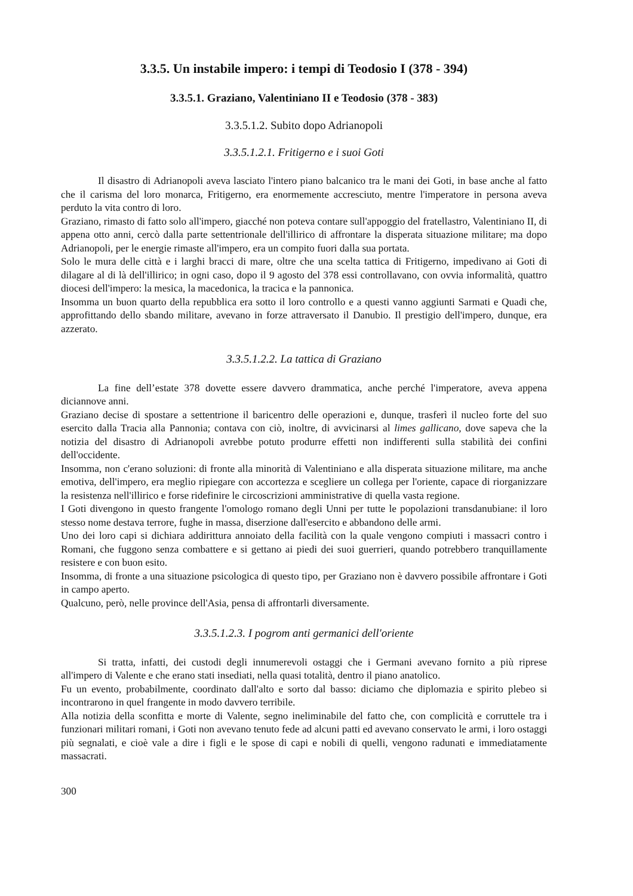3.3.5. Un instabile impero: i tempi di Teodosio I (378 - 394)
3.3.5.1. Graziano, Valentiniano II e Teodosio (378 - 383)
3.3.5.1.2. Subito dopo Adrianopoli
3.3.5.1.2.1. Fritigerno e i suoi Goti
Il disastro di Adrianopoli aveva lasciato l'intero piano balcanico tra le mani dei Goti, in base anche al fatto che il carisma del loro monarca, Fritigerno, era enormemente accresciuto, mentre l'imperatore in persona aveva perduto la vita contro di loro.
Graziano, rimasto di fatto solo all'impero, giacché non poteva contare sull'appoggio del fratellastro, Valentiniano II, di appena otto anni, cercò dalla parte settentrionale dell'illirico di affrontare la disperata situazione militare; ma dopo Adrianopoli, per le energie rimaste all'impero, era un compito fuori dalla sua portata.
Solo le mura delle città e i larghi bracci di mare, oltre che una scelta tattica di Fritigerno, impedivano ai Goti di dilagare al di là dell'illirico; in ogni caso, dopo il 9 agosto del 378 essi controllavano, con ovvia informalità, quattro diocesi dell'impero: la mesica, la macedonica, la tracica e la pannonica.
Insomma un buon quarto della repubblica era sotto il loro controllo e a questi vanno aggiunti Sarmati e Quadi che, approfittando dello sbando militare, avevano in forze attraversato il Danubio. Il prestigio dell'impero, dunque, era azzerato.
3.3.5.1.2.2. La tattica di Graziano
La fine dell’estate 378 dovette essere davvero drammatica, anche perché l'imperatore, aveva appena diciannove anni.
Graziano decise di spostare a settentrione il baricentro delle operazioni e, dunque, trasferì il nucleo forte del suo esercito dalla Tracia alla Pannonia; contava con ciò, inoltre, di avvicinarsi al limes gallicano, dove sapeva che la notizia del disastro di Adrianopoli avrebbe potuto produrre effetti non indifferenti sulla stabilità dei confini dell'occidente.
Insomma, non c'erano soluzioni: di fronte alla minorità di Valentiniano e alla disperata situazione militare, ma anche emotiva, dell'impero, era meglio ripiegare con accortezza e scegliere un collega per l'oriente, capace di riorganizzare la resistenza nell'illirico e forse ridefinire le circoscrizioni amministrative di quella vasta regione.
I Goti divengono in questo frangente l'omologo romano degli Unni per tutte le popolazioni transdanubiane: il loro stesso nome destava terrore, fughe in massa, diserzione dall'esercito e abbandono delle armi.
Uno dei loro capi si dichiara addirittura annoiato della facilità con la quale vengono compiuti i massacri contro i Romani, che fuggono senza combattere e si gettano ai piedi dei suoi guerrieri, quando potrebbero tranquillamente resistere e con buon esito.
Insomma, di fronte a una situazione psicologica di questo tipo, per Graziano non è davvero possibile affrontare i Goti in campo aperto.
Qualcuno, però, nelle province dell'Asia, pensa di affrontarli diversamente.
3.3.5.1.2.3. I pogrom anti germanici dell'oriente
Si tratta, infatti, dei custodi degli innumerevoli ostaggi che i Germani avevano fornito a più riprese all'impero di Valente e che erano stati insediati, nella quasi totalità, dentro il piano anatolico.
Fu un evento, probabilmente, coordinato dall'alto e sorto dal basso: diciamo che diplomazia e spirito plebeo si incontrarono in quel frangente in modo davvero terribile.
Alla notizia della sconfitta e morte di Valente, segno ineliminabile del fatto che, con complicità e corruttele tra i funzionari militari romani, i Goti non avevano tenuto fede ad alcuni patti ed avevano conservato le armi, i loro ostaggi più segnalati, e cioè vale a dire i figli e le spose di capi e nobili di quelli, vengono radunati e immediatamente massacrati.
300